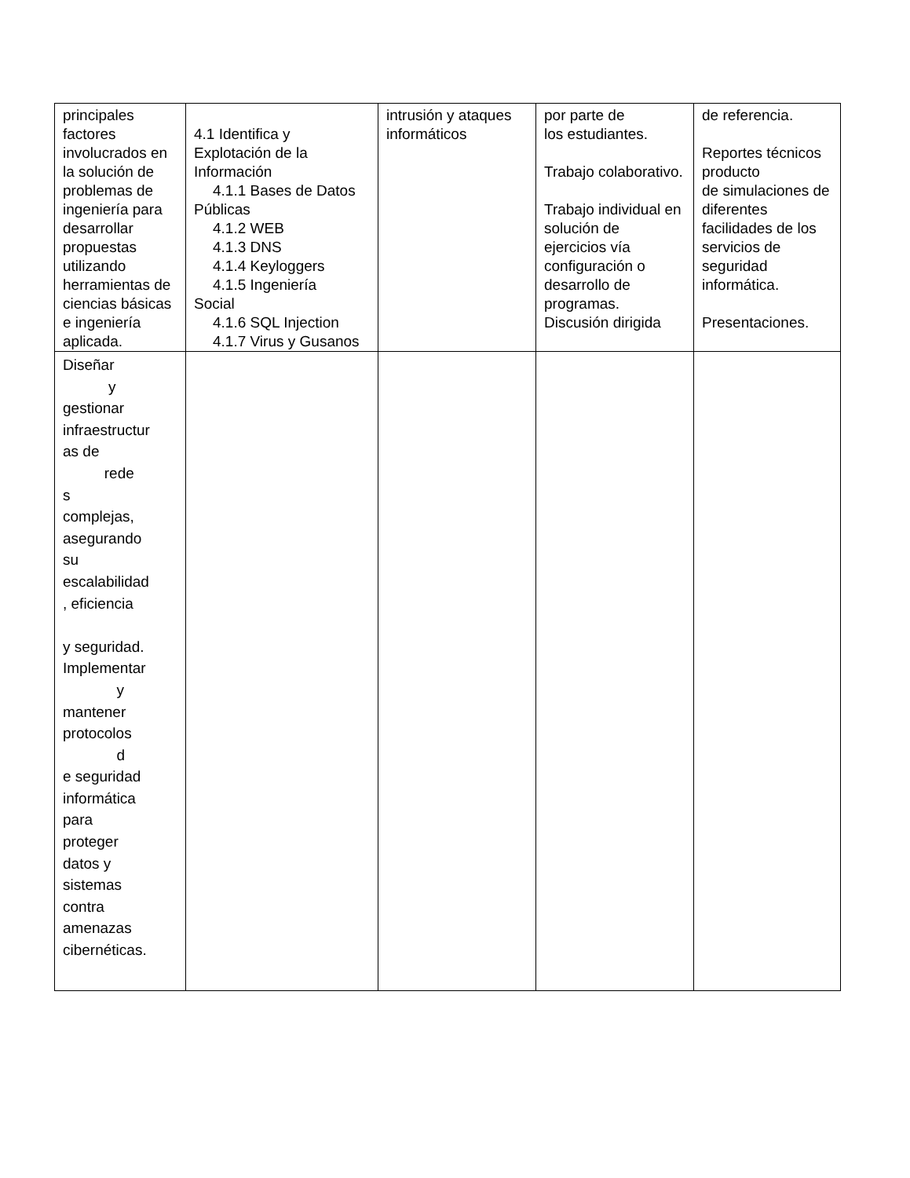| principales factores involucrados en la solución de problemas de ingeniería para desarrollar propuestas utilizando herramientas de ciencias básicas e ingeniería aplicada. | 4.1 Identifica y Explotación de la Información 4.1.1 Bases de Datos Públicas 4.1.2 WEB 4.1.3 DNS 4.1.4 Keyloggers 4.1.5 Ingeniería Social 4.1.6 SQL Injection 4.1.7 Virus y Gusanos | intrusión y ataques informáticos | por parte de los estudiantes. Trabajo colaborativo. Trabajo individual en solución de ejercicios vía configuración o desarrollo de programas. Discusión dirigida | de referencia. Reportes técnicos producto de simulaciones de diferentes facilidades de los servicios de seguridad informática. Presentaciones. |
| Diseñar y gestionar infraestructur as de rede s complejas, asegurando su escalabilidad , eficiencia y seguridad. Implementar y mantener protocolos d e seguridad informática para proteger datos y sistemas contra amenazas cibernéticas. | | | | |